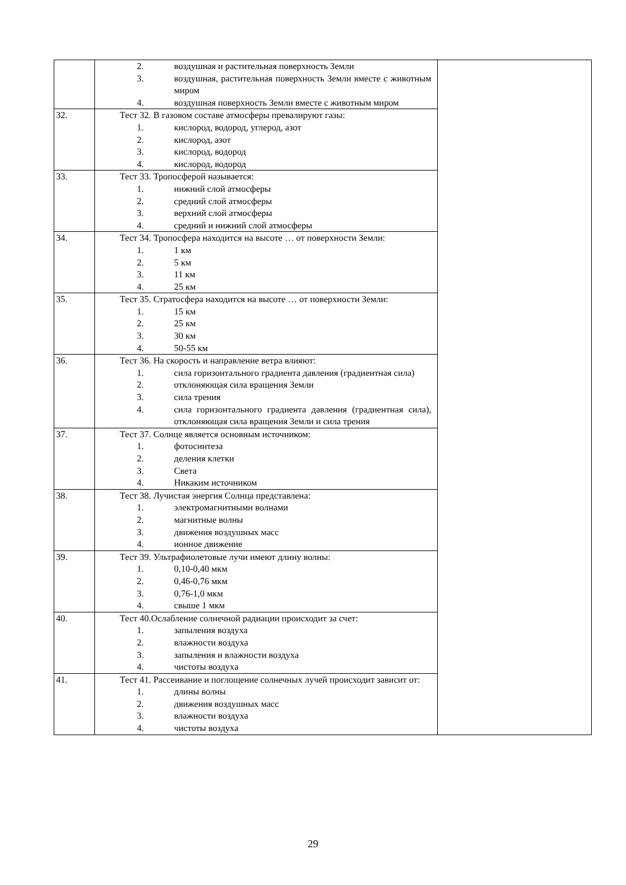| | 2. воздушная и растительная поверхность Земли 3. воздушная, растительная поверхность Земли вместе с животным миром 4. воздушная поверхность Земли вместе с животным миром | |
| 32. | Тест 32. В газовом составе атмосферы превалируют газы: 1. кислород, водород, углерод, азот 2. кислород, азот 3. кислород, водород 4. кислород, водород | |
| 33. | Тест 33. Тропосферой называется: 1. нижний слой атмосферы 2. средний слой атмосферы 3. верхний слой атмосферы 4. средний и нижний слой атмосферы | |
| 34. | Тест 34. Тропосфера находится на высоте … от поверхности Земли: 1. 1 км 2. 5 км 3. 11 км 4. 25 км | |
| 35. | Тест 35. Стратосфера находится на высоте … от поверхности Земли: 1. 15 км 2. 25 км 3. 30 км 4. 50-55 км | |
| 36. | Тест 36. На скорость и направление ветра влияют: 1. сила горизонтального градиента давления (градиентная сила) 2. отклоняющая сила вращения Земли 3. сила трения 4. сила горизонтального градиента давления (градиентная сила), отклоняющая сила вращения Земли и сила трения | |
| 37. | Тест 37. Солнце является основным источником: 1. фотосинтеза 2. деления клетки 3. Света 4. Никаким источником | |
| 38. | Тест 38. Лучистая энергия Солнца представлена: 1. электромагнитными волнами 2. магнитные волны 3. движения воздушных масс 4. ионное движение | |
| 39. | Тест 39. Ультрафиолетовые лучи имеют длину волны: 1. 0,10-0,40 мкм 2. 0,46-0,76 мкм 3. 0,76-1,0 мкм 4. свыше 1 мкм | |
| 40. | Тест 40.Ослабление солнечной радиации происходит за счет: 1. запыления воздуха 2. влажности воздуха 3. запыления и влажности воздуха 4. чистоты воздуха | |
| 41. | Тест 41. Рассеивание и поглощение солнечных лучей происходит зависит от: 1. длины волны 2. движения воздушных масс 3. влажности воздуха 4. чистоты воздуха | |
29